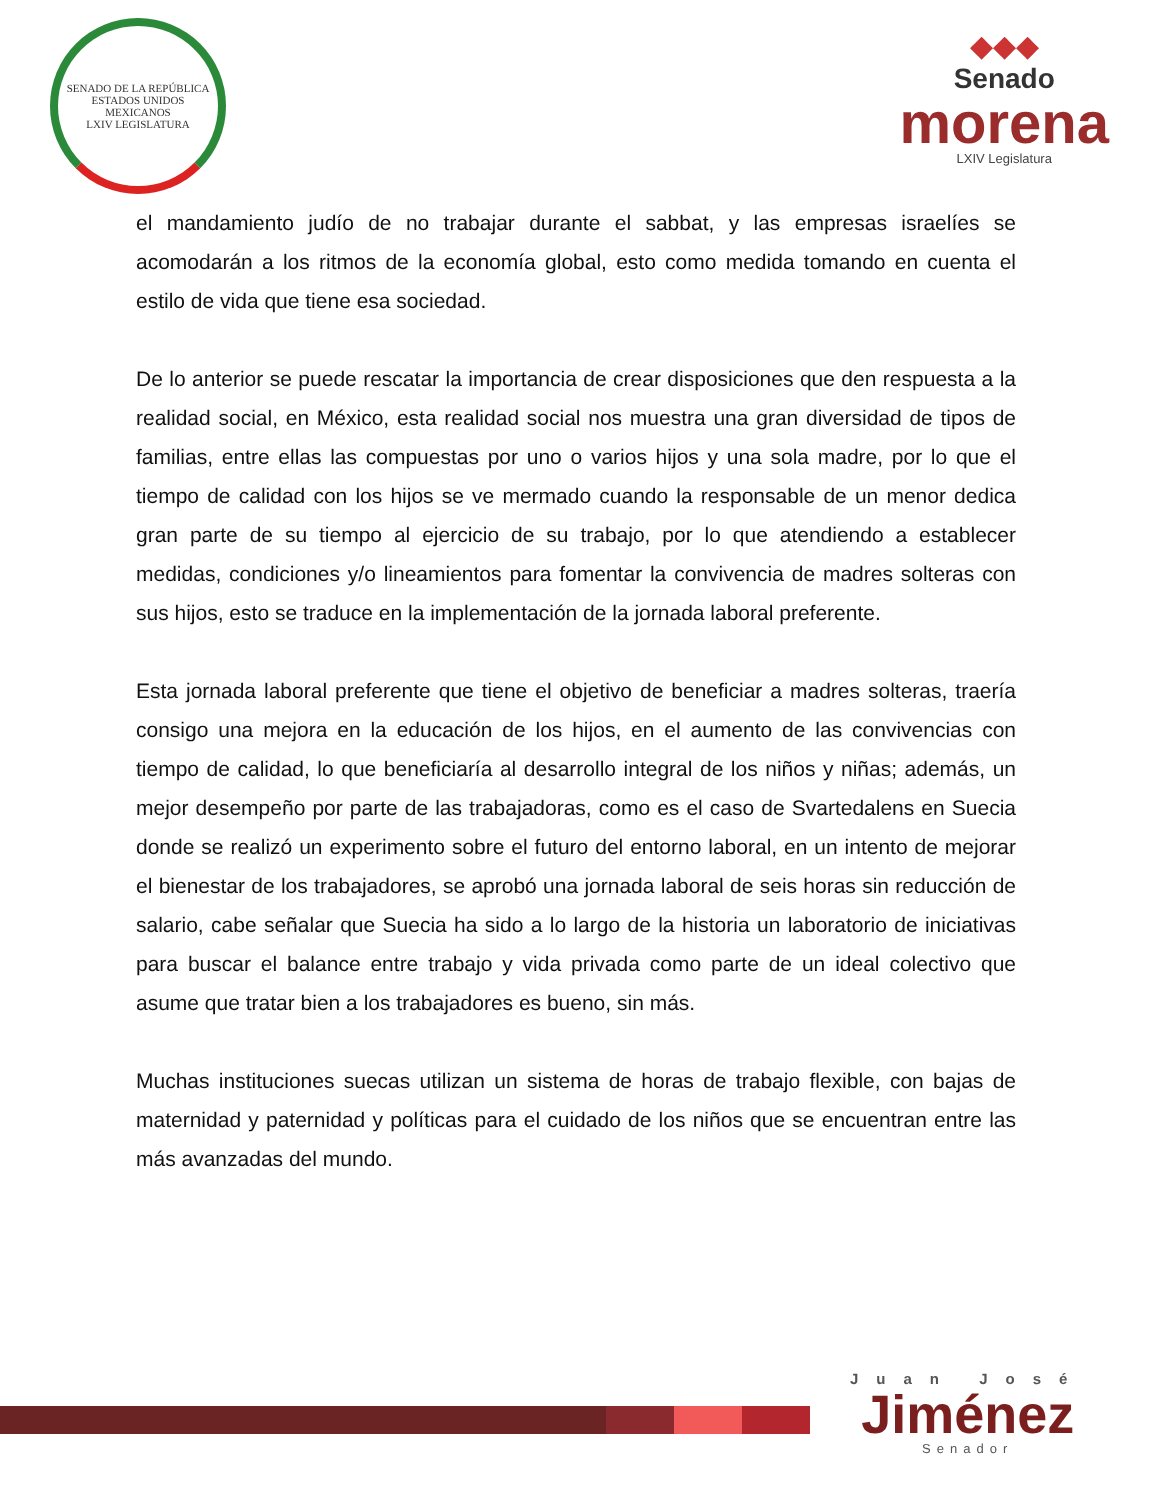SENADO DE LA REPÚBLICA
ESTADOS UNIDOS MEXICANOS
LXIV LEGISLATURA
◆◆◆
Senado
morena
LXIV Legislatura
el mandamiento judío de no trabajar durante el sabbat, y las empresas israelíes se acomodarán a los ritmos de la economía global, esto como medida tomando en cuenta el estilo de vida que tiene esa sociedad.
De lo anterior se puede rescatar la importancia de crear disposiciones que den respuesta a la realidad social, en México, esta realidad social nos muestra una gran diversidad de tipos de familias, entre ellas las compuestas por uno o varios hijos y una sola madre, por lo que el tiempo de calidad con los hijos se ve mermado cuando la responsable de un menor dedica gran parte de su tiempo al ejercicio de su trabajo, por lo que atendiendo a establecer medidas, condiciones y/o lineamientos para fomentar la convivencia de madres solteras con sus hijos, esto se traduce en la implementación de la jornada laboral preferente.
Esta jornada laboral preferente que tiene el objetivo de beneficiar a madres solteras, traería consigo una mejora en la educación de los hijos, en el aumento de las convivencias con tiempo de calidad, lo que beneficiaría al desarrollo integral de los niños y niñas; además, un mejor desempeño por parte de las trabajadoras, como es el caso de Svartedalens en Suecia donde se realizó un experimento sobre el futuro del entorno laboral, en un intento de mejorar el bienestar de los trabajadores, se aprobó una jornada laboral de seis horas sin reducción de salario, cabe señalar que Suecia ha sido a lo largo de la historia un laboratorio de iniciativas para buscar el balance entre trabajo y vida privada como parte de un ideal colectivo que asume que tratar bien a los trabajadores es bueno, sin más.
Muchas instituciones suecas utilizan un sistema de horas de trabajo flexible, con bajas de maternidad y paternidad y políticas para el cuidado de los niños que se encuentran entre las más avanzadas del mundo.
Juan José
Jiménez
Senador